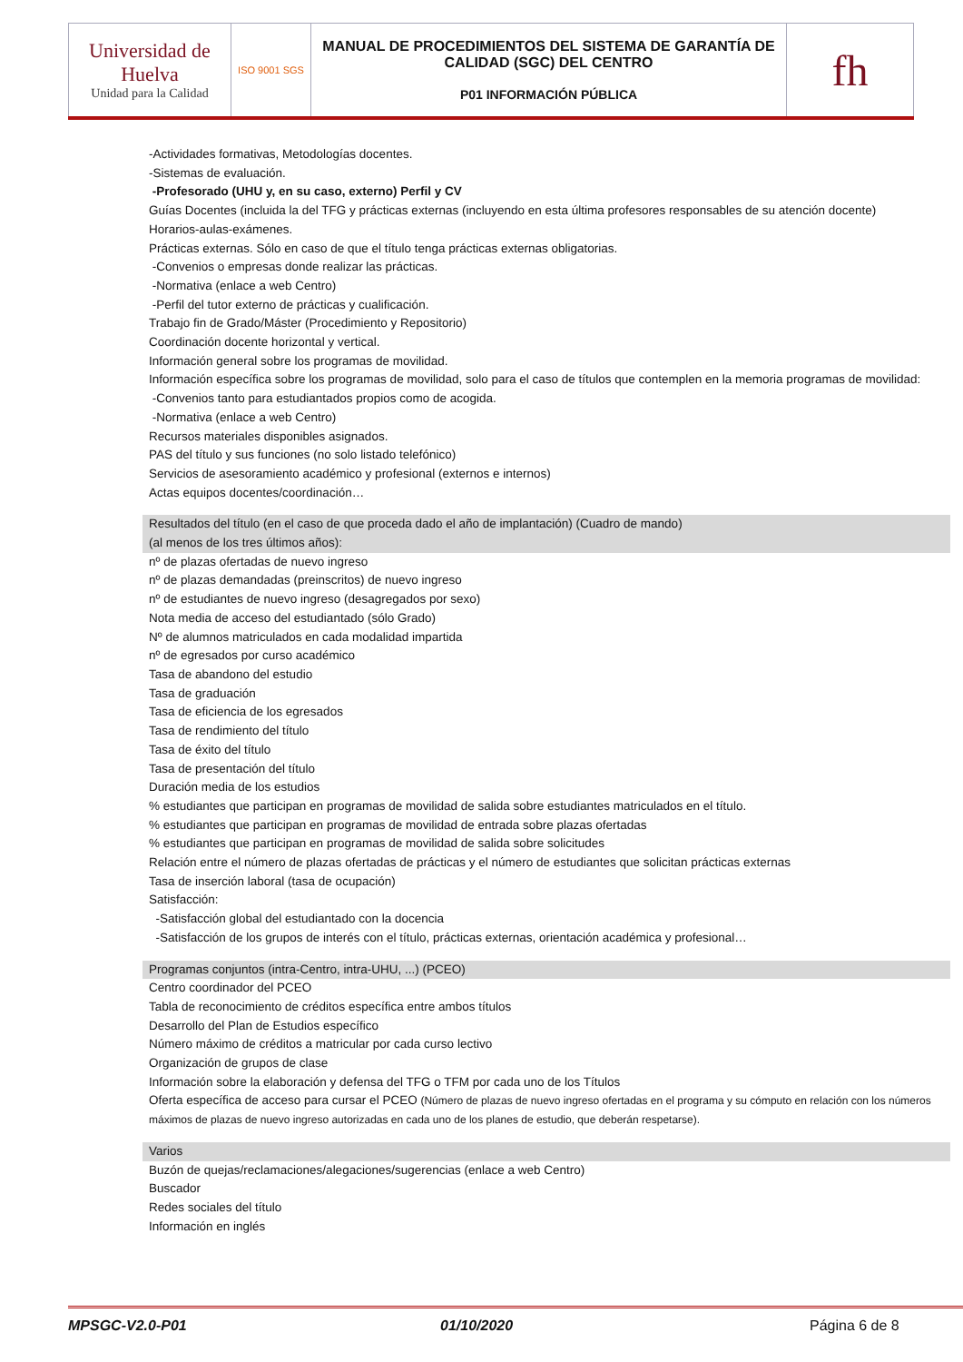| Universidad de Huelva Unidad para la Calidad | ISO 9001 SGS | MANUAL DE PROCEDIMIENTOS DEL SISTEMA DE GARANTÍA DE CALIDAD (SGC) DEL CENTRO P01 INFORMACIÓN PÚBLICA | fh |
-Actividades formativas, Metodologías docentes.
-Sistemas de evaluación.
-Profesorado (UHU y, en su caso, externo) Perfil y CV
Guías Docentes (incluida la del TFG y prácticas externas (incluyendo en esta última profesores responsables de su atención docente)
Horarios-aulas-exámenes.
Prácticas externas. Sólo en caso de que el título tenga prácticas externas obligatorias.
-Convenios o empresas donde realizar las prácticas.
-Normativa (enlace a web Centro)
-Perfil del tutor externo de prácticas y cualificación.
Trabajo fin de Grado/Máster (Procedimiento y Repositorio)
Coordinación docente horizontal y vertical.
Información general sobre los programas de movilidad.
Información específica sobre los programas de movilidad, solo para el caso de títulos que contemplen en la memoria programas de movilidad:
-Convenios tanto para estudiantados propios como de acogida.
-Normativa (enlace a web Centro)
Recursos materiales disponibles asignados.
PAS del título y sus funciones (no solo listado telefónico)
Servicios de asesoramiento académico y profesional (externos e internos)
Actas equipos docentes/coordinación…
Resultados del título (en el caso de que proceda dado el año de implantación) (Cuadro de mando)
(al menos de los tres últimos años):
nº de plazas ofertadas de nuevo ingreso
nº de plazas demandadas (preinscritos) de nuevo ingreso
nº de estudiantes de nuevo ingreso (desagregados por sexo)
Nota media de acceso del estudiantado (sólo Grado)
Nº de alumnos matriculados en cada modalidad impartida
nº de egresados por curso académico
Tasa de abandono del estudio
Tasa de graduación
Tasa de eficiencia de los egresados
Tasa de rendimiento del título
Tasa de éxito del título
Tasa de presentación del título
Duración media de los estudios
% estudiantes que participan en programas de movilidad de salida sobre estudiantes matriculados en el título.
% estudiantes que participan en programas de movilidad de entrada sobre plazas ofertadas
% estudiantes que participan en programas de movilidad de salida sobre solicitudes
Relación entre el número de plazas ofertadas de prácticas y el número de estudiantes que solicitan prácticas externas
Tasa de inserción laboral (tasa de ocupación)
Satisfacción:
-Satisfacción global del estudiantado con la docencia
-Satisfacción de los grupos de interés con el título, prácticas externas, orientación académica y profesional…
Programas conjuntos (intra-Centro, intra-UHU, ...) (PCEO)
Centro coordinador del PCEO
Tabla de reconocimiento de créditos específica entre ambos títulos
Desarrollo del Plan de Estudios específico
Número máximo de créditos a matricular por cada curso lectivo
Organización de grupos de clase
Información sobre la elaboración y defensa del TFG o TFM por cada uno de los Títulos
Oferta específica de acceso para cursar el PCEO (Número de plazas de nuevo ingreso ofertadas en el programa y su cómputo en relación con los números máximos de plazas de nuevo ingreso autorizadas en cada uno de los planes de estudio, que deberán respetarse).
Varios
Buzón de quejas/reclamaciones/alegaciones/sugerencias (enlace a web Centro)
Buscador
Redes sociales del título
Información en inglés
MPSGC-V2.0-P01 01/10/2020 Página 6 de 8